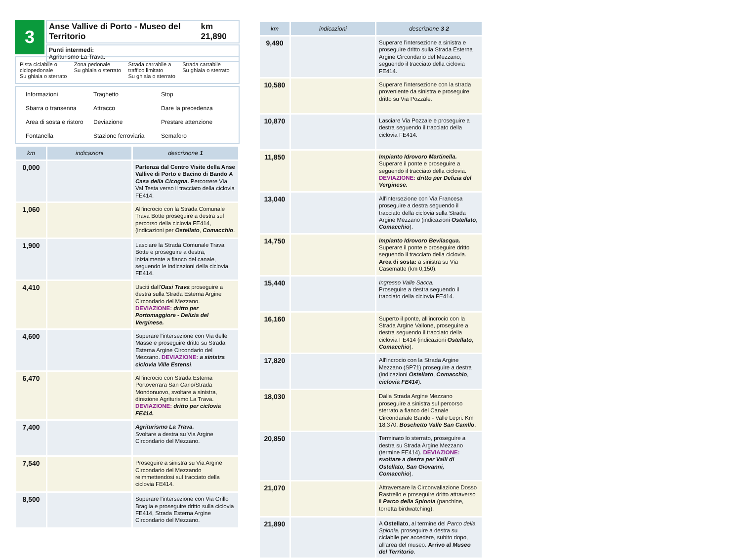3
Anse Vallive di Porto - Museo del Territorio km 21,890
Punti intermedi:
Agriturismo La Trava.
Pista ciclabile o ciclopedonale
Su ghiaia o sterrato
Zona pedonale
Su ghiaia o sterrato
Strada carrabile a traffico limitato
Su ghiaia o sterrato
Strada carrabile
Su ghiaia o sterrato
Informazioni
Traghetto
Stop
Sbarra o transenna
Attracco
Dare la precedenza
Area di sosta e ristoro
Deviazione
Prestare attenzione
Fontanella
Stazione ferroviaria
Semaforo
| km | indicazioni | descrizione 1 |
| --- | --- | --- |
| 0,000 | | Partenza dal Centro Visite della Anse Vallive di Porto e Bacino di Bando A Casa della Cicogna. Percorrere Via Val Testa verso il tracciato della ciclovia FE414. |
| 1,060 | | All'incrocio con la Strada Comunale Trava Botte proseguire a destra sul percorso della ciclovia FE414, (indicazioni per Ostellato , Comacchio . |
| 1,900 | | Lasciare la Strada Comunale Trava Botte e proseguire a destra, inizialmente a fianco del canale, seguendo le indicazioni della ciclovia FE414. |
| 4,410 | | Usciti dall' Oasi Trava proseguire a destra sulla Strada Esterna Argine Circondario del Mezzano. DEVIAZIONE: dritto per Portomaggiore - Delizia del Verginese. |
| 4,600 | | Superare l'intersezione con Via delle Masse e proseguire dritto su Strada Esterna Argine Circondario del Mezzano. DEVIAZIONE: a sinistra ciclovia Ville Estensi . |
| 6,470 | | All'incrocio con Strada Esterna Portoverrara San Carlo/Strada Mondonuovo, svoltare a sinistra, direzione Agriturismo La Trava. DEVIAZIONE: dritto per ciclovia FE414. |
| 7,400 | | Agriturismo La Trava. Svoltare a destra su Via Argine Circondario del Mezzano. |
| 7,540 | | Proseguire a sinistra su Via Argine Circondario del Mezzando reimmettendosi sul tracciato della ciclovia FE414. |
| 8,500 | | Superare l'intersezione con Via Grillo Braglia e proseguire dritto sulla ciclovia FE414, Strada Esterna Argine Circondario del Mezzano. |
| km | indicazioni | descrizione 3 2 |
| --- | --- | --- |
| 9,490 | | Superare l'intersezione a sinistra e proseguire dritto sulla Strada Esterna Argine Circondario del Mezzano, seguendo il tracciato della ciclovia FE414. |
| 10,580 | | Superare l'intersezione con la strada proveniente da sinistra e proseguire dritto su Via Pozzale. |
| 10,870 | | Lasciare Via Pozzale e proseguire a destra seguendo il tracciato della ciclovia FE414. |
| 11,850 | | Impianto Idrovoro Martinella. Superare il ponte e proseguire a seguendo il tracciato della ciclovia. DEVIAZIONE: dritto per Delizia del Verginese. |
| 13,040 | | All'intersezione con Via Francesa proseguire a destra seguendo il tracciato della ciclovia sulla Strada Argine Mezzano (indicazioni Ostellato , Comacchio ). |
| 14,750 | | Impianto Idrovoro Bevilacqua. Superare il ponte e proseguire dritto seguendo il tracciato della ciclovia. Area di sosta: a sinistra su Via Casematte (km 0,150). |
| 15,440 | | Ingresso Valle Sacca. Proseguire a destra seguendo il tracciato della ciclovia FE414. |
| 16,160 | | Superto il ponte, all'incrocio con la Strada Argine Vallone, proseguire a destra seguendo il tracciato della ciclovia FE414 (indicazioni Ostellato , Comacchio ). |
| 17,820 | | All'incrocio con la Strada Argine Mezzano (SP71) proseguire a destra (indicazioni Ostellato , Comacchio , ciclovia FE414 ). |
| 18,030 | | Dalla Strada Argine Mezzano proseguire a sinistra sul percorso sterrato a fianco del Canale Circondariale Bando - Valle Lepri. Km 18,370: Boschetto Valle San Camllo . |
| 20,850 | | Terminato lo sterrato, proseguire a destra su Strada Argine Mezzano (termine FE414). DEVIAZIONE: svoltare a destra per Valli di Ostellato, San Giovanni, Comacchio ). |
| 21,070 | | Attraversare la Circonvallazione Dosso Rastrello e proseguire dritto attraverso il Parco della Spionia (panchine, torretta birdwatching). |
| 21,890 | | A Ostellato , al termine del Parco della Spionia , proseguire a destra su ciclabile per accedere, subito dopo, all'area del museo. Arrivo al Museo del Territorio . |